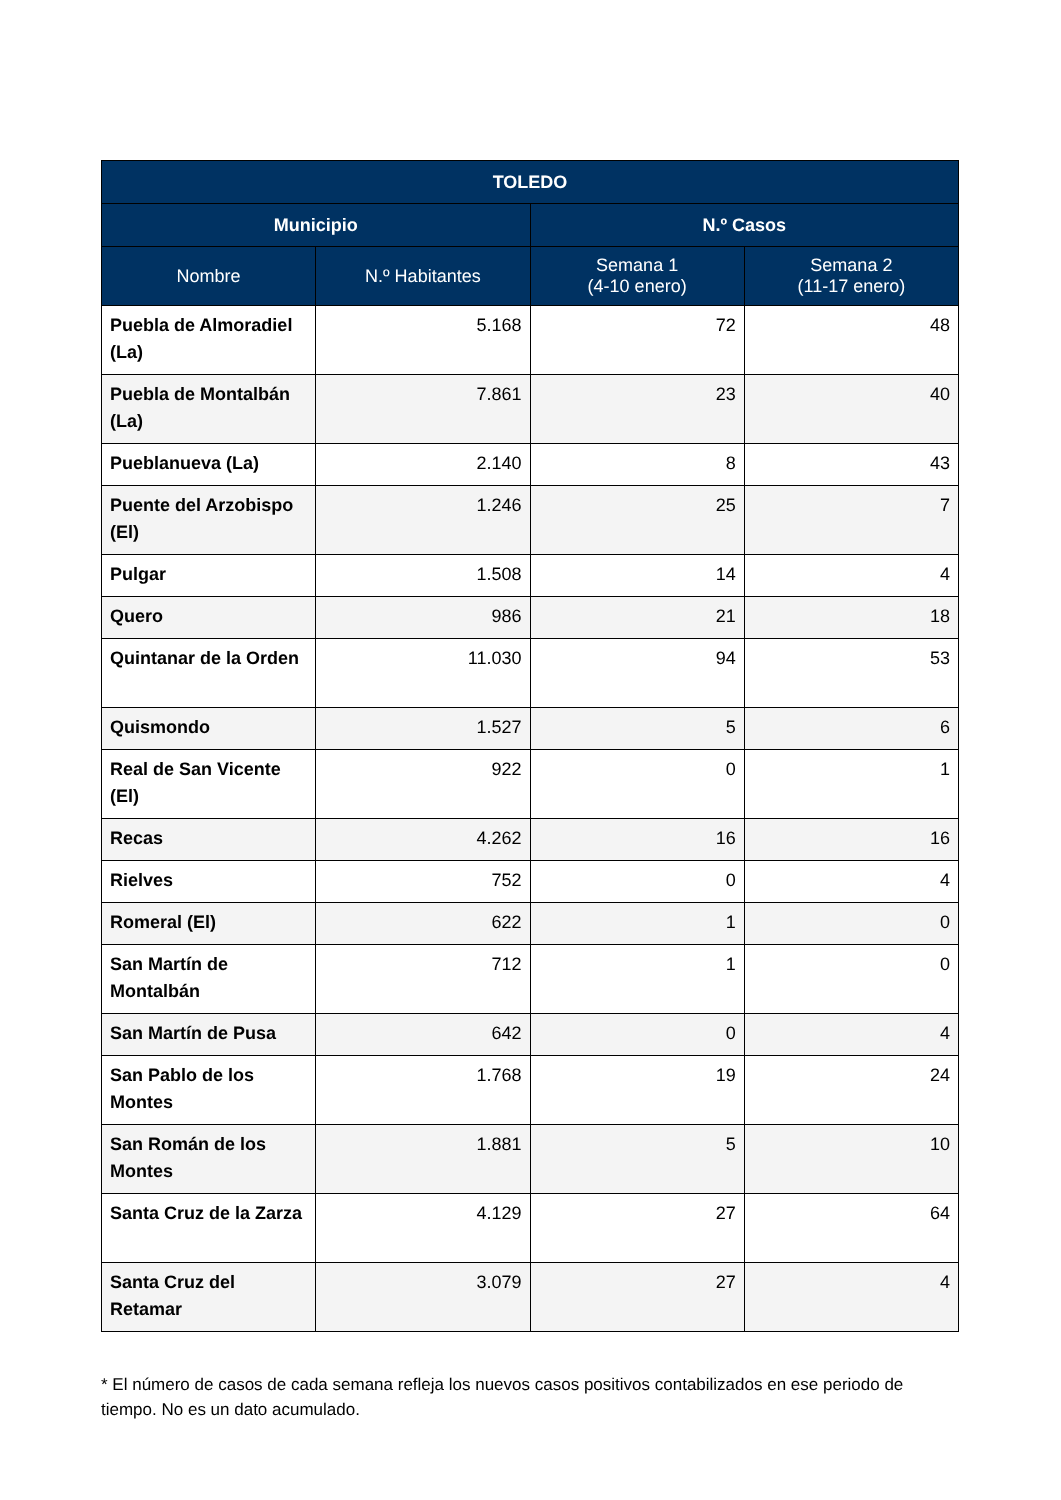| TOLEDO | | | |
| --- | --- | --- | --- |
| Municipio | | N.º Casos | |
| Nombre | N.º Habitantes | Semana 1 (4-10 enero) | Semana 2 (11-17 enero) |
| Puebla de Almoradiel (La) | 5.168 | 72 | 48 |
| Puebla de Montalbán (La) | 7.861 | 23 | 40 |
| Pueblanueva (La) | 2.140 | 8 | 43 |
| Puente del Arzobispo (El) | 1.246 | 25 | 7 |
| Pulgar | 1.508 | 14 | 4 |
| Quero | 986 | 21 | 18 |
| Quintanar de la Orden | 11.030 | 94 | 53 |
| Quismondo | 1.527 | 5 | 6 |
| Real de San Vicente (El) | 922 | 0 | 1 |
| Recas | 4.262 | 16 | 16 |
| Rielves | 752 | 0 | 4 |
| Romeral (El) | 622 | 1 | 0 |
| San Martín de Montalbán | 712 | 1 | 0 |
| San Martín de Pusa | 642 | 0 | 4 |
| San Pablo de los Montes | 1.768 | 19 | 24 |
| San Román de los Montes | 1.881 | 5 | 10 |
| Santa Cruz de la Zarza | 4.129 | 27 | 64 |
| Santa Cruz del Retamar | 3.079 | 27 | 4 |
* El número de casos de cada semana refleja los nuevos casos positivos contabilizados en ese periodo de tiempo. No es un dato acumulado.